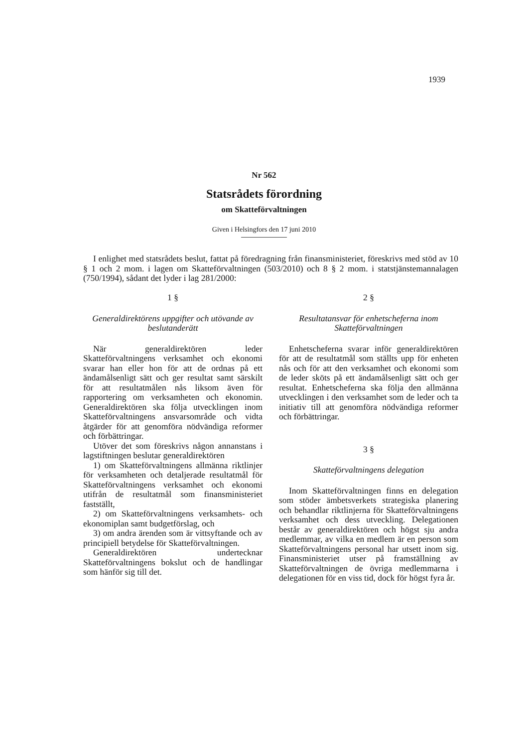1939
Nr 562
Statsrådets förordning
om Skatteförvaltningen
Given i Helsingfors den 17 juni 2010
I enlighet med statsrådets beslut, fattat på föredragning från finansministeriet, föreskrivs med stöd av 10 § 1 och 2 mom. i lagen om Skatteförvaltningen (503/2010) och 8 § 2 mom. i statstjänstemannalagen (750/1994), sådant det lyder i lag 281/2000:
1 §
Generaldirektörens uppgifter och utövande av beslutanderätt
När generaldirektören leder Skatteförvaltningens verksamhet och ekonomi svarar han eller hon för att de ordnas på ett ändamålsenligt sätt och ger resultat samt särskilt för att resultatmålen nås liksom även för rapportering om verksamheten och ekonomin. Generaldirektören ska följa utvecklingen inom Skatteförvaltningens ansvarsområde och vidta åtgärder för att genomföra nödvändiga reformer och förbättringar.
Utöver det som föreskrivs någon annanstans i lagstiftningen beslutar generaldirektören
1) om Skatteförvaltningens allmänna riktlinjer för verksamheten och detaljerade resultatmål för Skatteförvaltningens verksamhet och ekonomi utifrån de resultatmål som finansministeriet fastställt,
2) om Skatteförvaltningens verksamhets- och ekonomiplan samt budgetförslag, och
3) om andra ärenden som är vittsyftande och av principiell betydelse för Skatteförvaltningen.
Generaldirektören undertecknar Skatteförvaltningens bokslut och de handlingar som hänför sig till det.
2 §
Resultatansvar för enhetscheferna inom Skatteförvaltningen
Enhetscheferna svarar inför generaldirektören för att de resultatmål som ställts upp för enheten nås och för att den verksamhet och ekonomi som de leder sköts på ett ändamålsenligt sätt och ger resultat. Enhetscheferna ska följa den allmänna utvecklingen i den verksamhet som de leder och ta initiativ till att genomföra nödvändiga reformer och förbättringar.
3 §
Skatteförvaltningens delegation
Inom Skatteförvaltningen finns en delegation som stöder ämbetsverkets strategiska planering och behandlar riktlinjerna för Skatteförvaltningens verksamhet och dess utveckling. Delegationen består av generaldirektören och högst sju andra medlemmar, av vilka en medlem är en person som Skatteförvaltningens personal har utsett inom sig. Finansministeriet utser på framställning av Skatteförvaltningen de övriga medlemmarna i delegationen för en viss tid, dock för högst fyra år.